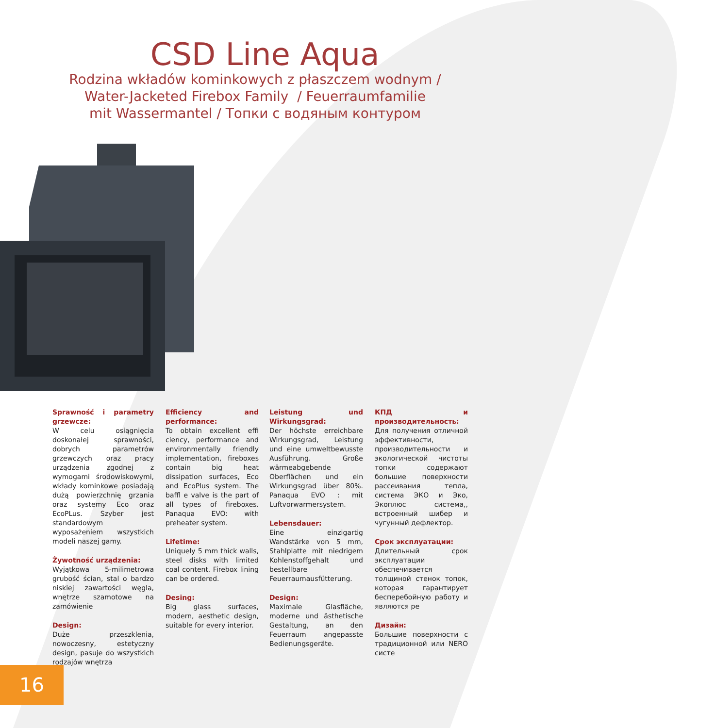CSD Line Aqua
Rodzina wkładów kominkowych z płaszczem wodnym /
Water-Jacketed Firebox Family / Feuerraumfamilie
mit Wassermantel / Топки с водяным контуром
Sprawność i parametry grzewcze:
W celu osiągnięcia doskonałej sprawności, dobrych parametrów grzewczych oraz pracy urządzenia zgodnej z wymogami środowiskowymi, wkłady kominkowe posiadają dużą powierzchnię grzania oraz systemy Eco oraz EcoPLus. Szyber jest standardowym wyposażeniem wszystkich modeli naszej gamy.
Żywotność urządzenia:
Wyjątkowa 5-milimetrowa grubość ścian, stal o bardzo niskiej zawartości węgla, wnętrze szamotowe na zamówienie
Design:
Duże przeszklenia, nowoczesny, estetyczny design, pasuje do wszystkich rodzajów wnętrza
Efficiency and performance:
To obtain excellent effi ciency, performance and environmentally friendly implementation, fireboxes contain big heat dissipation surfaces, Eco and EcoPlus system. The baffl e valve is the part of all types of fireboxes. Panaqua EVO: with preheater system.
Lifetime:
Uniquely 5 mm thick walls, steel disks with limited coal content. Firebox lining can be ordered.
Desing:
Big glass surfaces, modern, aesthetic design, suitable for every interior.
Leistung und Wirkungsgrad:
Der höchste erreichbare Wirkungsgrad, Leistung und eine umweltbewusste Ausführung. Große wärmeabgebende Oberflächen und ein Wirkungsgrad über 80%. Panaqua EVO : mit Luftvorwarmersystem.
Lebensdauer:
Eine einzigartig Wandstärke von 5 mm, Stahlplatte mit niedrigem Kohlenstoffgehalt und bestellbare Feuerraumausfütterung.
Design:
Maximale Glasfläche, moderne und ästhetische Gestaltung, an den Feuerraum angepasste Bedienungsgeräte.
КПД и производительность:
Для получения отличной эффективности, производительности и экологической чистоты топки содержают большие поверхности рассеивания тепла, система ЭКО и Эко, Экоплюс система,, встроенный шибер и чугунный дефлектор.
Срок эксплуатации:
Длительный срок эксплуатации обеспечивается толщиной стенок топок, которая гарантирует бесперебойную работу и являются ре
Дизайн:
Большие поверхности с традиционной или NERO систе
16